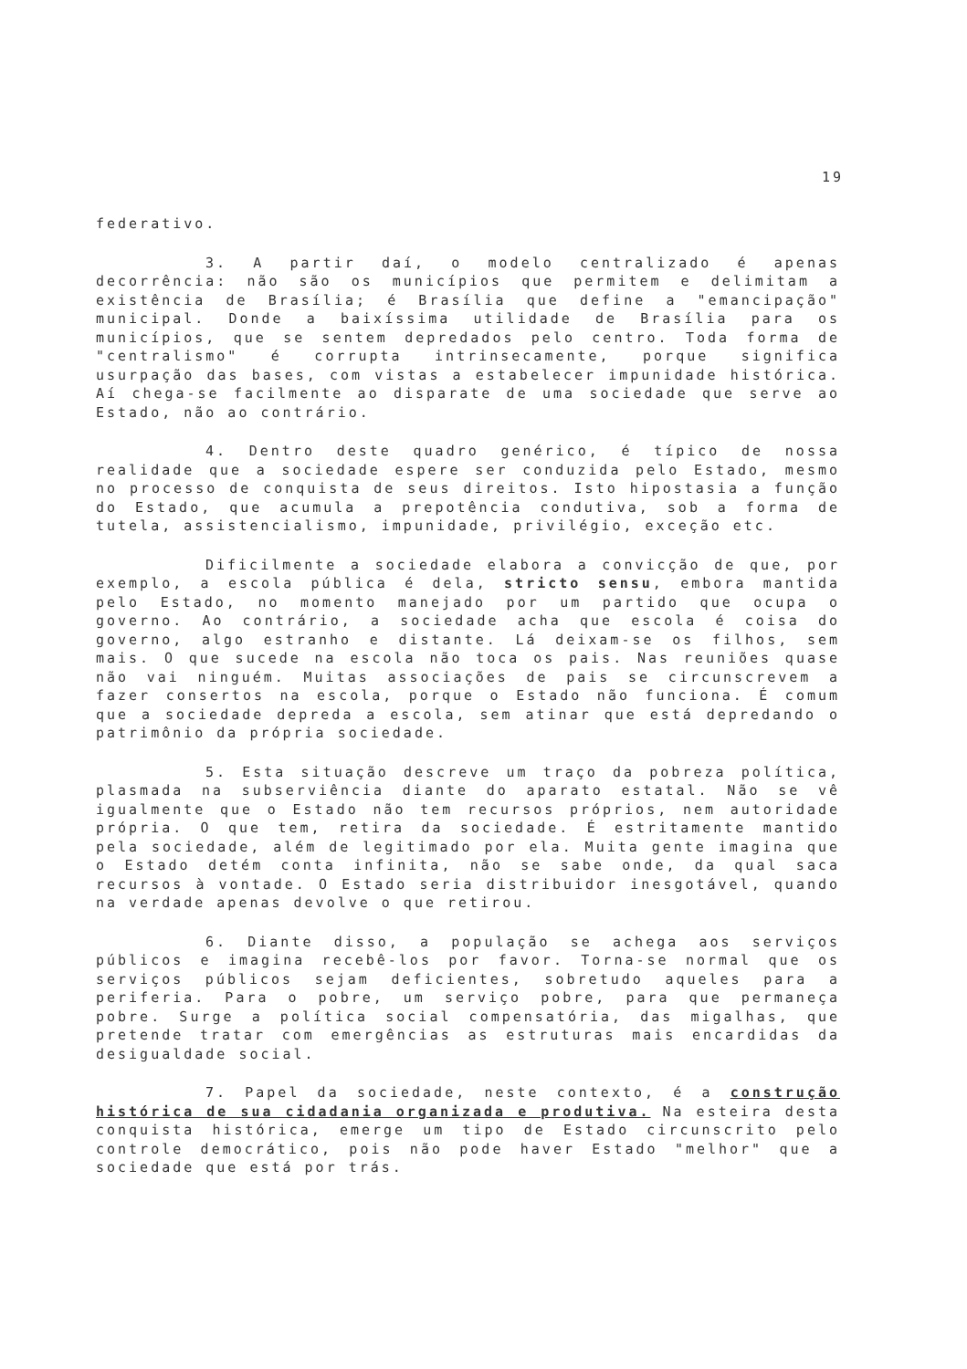19
federativo.
3. A partir daí, o modelo centralizado é apenas decorrência: não são os municípios que permitem e delimitam a existência de Brasília; é Brasília que define a "emancipação" municipal. Donde a baixíssima utilidade de Brasília para os municípios, que se sentem depredados pelo centro. Toda forma de "centralismo" é corrupta intrinsecamente, porque significa usurpação das bases, com vistas a estabelecer impunidade histórica. Aí chega-se facilmente ao disparate de uma sociedade que serve ao Estado, não ao contrário.
4. Dentro deste quadro genérico, é típico de nossa realidade que a sociedade espere ser conduzida pelo Estado, mesmo no processo de conquista de seus direitos. Isto hipostasia a função do Estado, que acumula a prepotência condutiva, sob a forma de tutela, assistencialismo, impunidade, privilégio, exceção etc.
Dificilmente a sociedade elabora a convicção de que, por exemplo, a escola pública é dela, stricto sensu, embora mantida pelo Estado, no momento manejado por um partido que ocupa o governo. Ao contrário, a sociedade acha que escola é coisa do governo, algo estranho e distante. Lá deixam-se os filhos, sem mais. O que sucede na escola não toca os pais. Nas reuniões quase não vai ninguém. Muitas associações de pais se circunscrevem a fazer consertos na escola, porque o Estado não funciona. É comum que a sociedade depreda a escola, sem atinar que está depredando o patrimônio da própria sociedade.
5. Esta situação descreve um traço da pobreza política, plasmada na subserviência diante do aparato estatal. Não se vê igualmente que o Estado não tem recursos próprios, nem autoridade própria. O que tem, retira da sociedade. É estritamente mantido pela sociedade, além de legitimado por ela. Muita gente imagina que o Estado detém conta infinita, não se sabe onde, da qual saca recursos à vontade. O Estado seria distribuidor inesgotável, quando na verdade apenas devolve o que retirou.
6. Diante disso, a população se achega aos serviços públicos e imagina recebê-los por favor. Torna-se normal que os serviços públicos sejam deficientes, sobretudo aqueles para a periferia. Para o pobre, um serviço pobre, para que permaneça pobre. Surge a política social compensatória, das migalhas, que pretende tratar com emergências as estruturas mais encardidas da desigualdade social.
7. Papel da sociedade, neste contexto, é a construção histórica de sua cidadania organizada e produtiva. Na esteira desta conquista histórica, emerge um tipo de Estado circunscrito pelo controle democrático, pois não pode haver Estado "melhor" que a sociedade que está por trás.